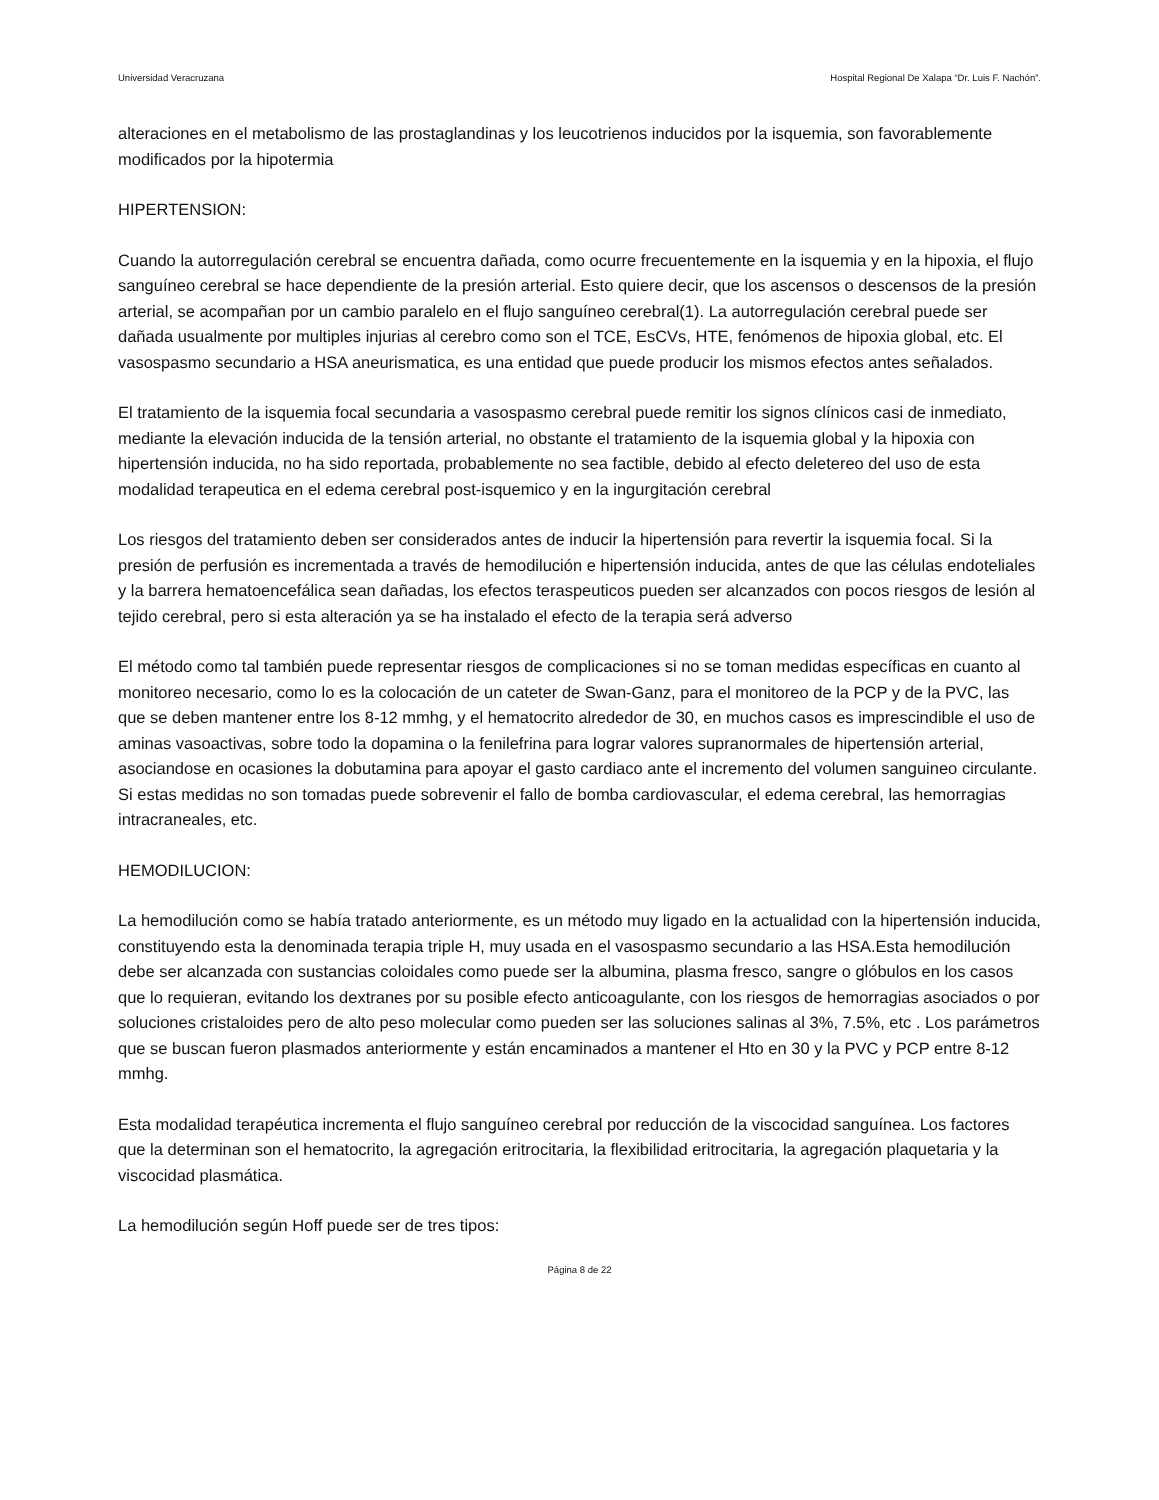Universidad Veracruzana Hospital Regional De Xalapa “Dr. Luis F. Nachón”.
alteraciones en el metabolismo de las prostaglandinas y los leucotrienos inducidos por la isquemia, son favorablemente modificados por la hipotermia
HIPERTENSION:
Cuando la autorregulación cerebral se encuentra dañada, como ocurre frecuentemente en la isquemia y en la hipoxia, el flujo sanguíneo cerebral se hace dependiente de la presión arterial. Esto quiere decir, que los ascensos o descensos de la presión arterial, se acompañan por un cambio paralelo en el flujo sanguíneo cerebral(1). La autorregulación cerebral puede ser dañada usualmente por multiples injurias al cerebro como son el TCE, EsCVs, HTE, fenómenos de hipoxia global, etc. El vasospasmo secundario a HSA aneurismatica, es una entidad que puede producir los mismos efectos antes señalados.
El tratamiento de la isquemia focal secundaria a vasospasmo cerebral puede remitir los signos clínicos casi de inmediato, mediante la elevación inducida de la tensión arterial, no obstante el tratamiento de la isquemia global y la hipoxia con hipertensión inducida, no ha sido reportada, probablemente no sea factible, debido al efecto deletereo del uso de esta modalidad terapeutica en el edema cerebral post-isquemico y en la ingurgitación cerebral
Los riesgos del tratamiento deben ser considerados antes de inducir la hipertensión para revertir la isquemia focal. Si la presión de perfusión es incrementada a través de hemodilución e hipertensión inducida, antes de que las células endoteliales y la barrera hematoencefálica sean dañadas, los efectos teraspeuticos pueden ser alcanzados con pocos riesgos de lesión al tejido cerebral, pero si esta alteración ya se ha instalado el efecto de la terapia será adverso
El método como tal también puede representar riesgos de complicaciones si no se toman medidas específicas en cuanto al monitoreo necesario, como lo es la colocación de un cateter de Swan-Ganz, para el monitoreo de la PCP y de la PVC, las que se deben mantener entre los 8-12 mmhg, y el hematocrito alrededor de 30, en muchos casos es imprescindible el uso de aminas vasoactivas, sobre todo la dopamina o la fenilefrina para lograr valores supranormales de hipertensión arterial, asociandose en ocasiones la dobutamina para apoyar el gasto cardiaco ante el incremento del volumen sanguineo circulante. Si estas medidas no son tomadas puede sobrevenir el fallo de bomba cardiovascular, el edema cerebral, las hemorragias intracraneales, etc.
HEMODILUCION:
La hemodilución como se había tratado anteriormente, es un método muy ligado en la actualidad con la hipertensión inducida, constituyendo esta la denominada terapia triple H, muy usada en el vasospasmo secundario a las HSA.Esta hemodilución debe ser alcanzada con sustancias coloidales como puede ser la albumina, plasma fresco, sangre o glóbulos en los casos que lo requieran, evitando los dextranes por su posible efecto anticoagulante, con los riesgos de hemorragias asociados o por soluciones cristaloides pero de alto peso molecular como pueden ser las soluciones salinas al 3%, 7.5%, etc . Los parámetros que se buscan fueron plasmados anteriormente y están encaminados a mantener el Hto en 30 y la PVC y PCP entre 8-12 mmhg.
Esta modalidad terapéutica incrementa el flujo sanguíneo cerebral por reducción de la viscocidad sanguínea. Los factores que la determinan son el hematocrito, la agregación eritrocitaria, la flexibilidad eritrocitaria, la agregación plaquetaria y la viscocidad plasmática.
La hemodilución según Hoff puede ser de tres tipos:
Página 8 de 22